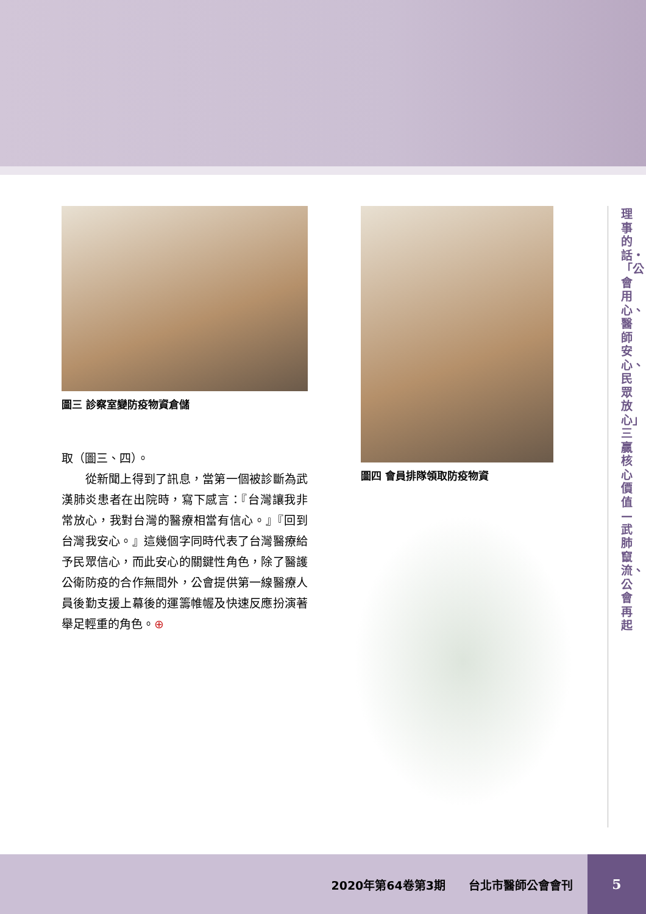圖三 診察室變防疫物資倉儲
取（圖三、四）。
　　從新聞上得到了訊息，當第一個被診斷為武漢肺炎患者在出院時，寫下感言：『台灣讓我非常放心，我對台灣的醫療相當有信心。』『回到台灣我安心。』這幾個字同時代表了台灣醫療給予民眾信心，而此安心的關鍵性角色，除了醫護公衛防疫的合作無間外，公會提供第一線醫療人員後勤支援上幕後的運籌帷幄及快速反應扮演著舉足輕重的角色。⊕
圖四 會員排隊領取防疫物資
理事的話・「公會用心、醫師安心、民眾放心」三贏核心價值—武肺竄流、公會再起
2020年第64卷第3期　　台北市醫師公會會刊
5